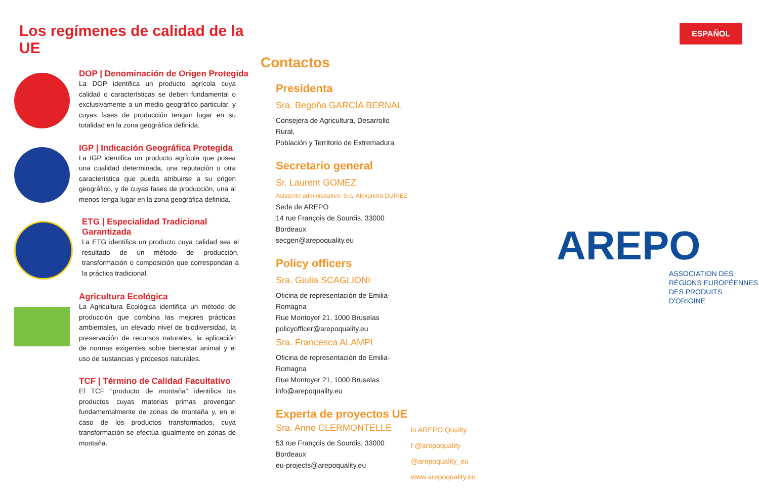Los regímenes de calidad de la UE
DOP | Denominación de Origen Protegida
La DOP identifica un producto agrícola cuya calidad o características se deben fundamental o exclusivamente a un medio geográfico particular, y cuyas fases de producción tengan lugar en su totalidad en la zona geográfica definida.
IGP | Indicación Geográfica Protegida
La IGP identifica un producto agrícola que posea una cualidad determinada, una reputación u otra característica que pueda atribuirse a su origen geográfico, y de cuyas fases de producción, una al menos tenga lugar en la zona geográfica definida.
ETG | Especialidad Tradicional Garantizada
La ETG identifica un producto cuya calidad sea el resultado de un método de producción, transformación o composición que correspondan a la práctica tradicional.
Agricultura Ecológica
La Agricultura Ecológica identifica un método de producción que combina las mejores prácticas ambientales, un elevado nivel de biodiversidad, la preservación de recursos naturales, la aplicación de normas exigentes sobre bienestar animal y el uso de sustancias y procesos naturales.
TCF | Término de Calidad Facultativo
El TCF “producto de montaña” identifica los productos cuyas materias primas provengan fundamentalmente de zonas de montaña y, en el caso de los productos transformados, cuya transformación se efectúa igualmente en zonas de montaña.
Contactos
Presidenta
Sra. Begoña GARCÍA BERNAL
Consejera de Agricultura, Desarrollo Rural,
Población y Territorio de Extremadura
Secretario general
Sr. Laurent GOMEZ
Asistente administrativo: Sra. Alexandra DURIEZ
Sede de AREPO
14 rue François de Sourdis, 33000 Bordeaux
secgen@arepoquality.eu
Policy officers
Sra. Giulia SCAGLIONI
Oficina de representación de Emilia-Romagna
Rue Montoyer 21, 1000 Bruselas
policyofficer@arepoquality.eu
Sra. Francesca ALAMPI
Oficina de representación de Emilia-Romagna
Rue Montoyer 21, 1000 Bruselas
info@arepoquality.eu
Experta de proyectos UE
Sra. Anne CLERMONTELLE
53 rue François de Sourdis, 33000 Bordeaux
eu-projects@arepoquality.eu
in AREPO Quality
f @arepoquality
@arepoquality_eu
www.arepoquality.eu
ESPAÑOL
AREPO
ASSOCIATION DES
RÉGIONS EUROPÉENNES
DES PRODUITS D'ORIGINE